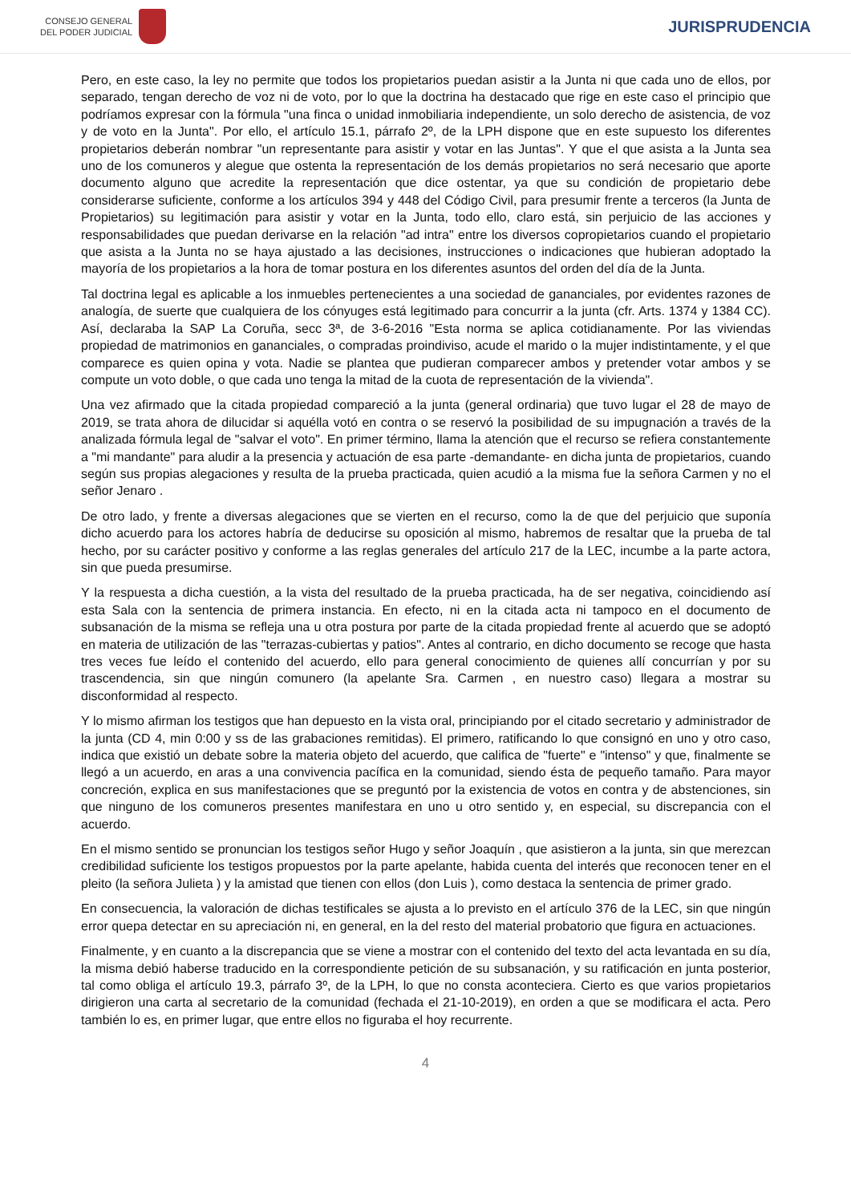CONSEJO GENERAL
DEL PODER JUDICIAL
JURISPRUDENCIA
Pero, en este caso, la ley no permite que todos los propietarios puedan asistir a la Junta ni que cada uno de ellos, por separado, tengan derecho de voz ni de voto, por lo que la doctrina ha destacado que rige en este caso el principio que podríamos expresar con la fórmula "una finca o unidad inmobiliaria independiente, un solo derecho de asistencia, de voz y de voto en la Junta". Por ello, el artículo 15.1, párrafo 2º, de la LPH dispone que en este supuesto los diferentes propietarios deberán nombrar "un representante para asistir y votar en las Juntas". Y que el que asista a la Junta sea uno de los comuneros y alegue que ostenta la representación de los demás propietarios no será necesario que aporte documento alguno que acredite la representación que dice ostentar, ya que su condición de propietario debe considerarse suficiente, conforme a los artículos 394 y 448 del Código Civil, para presumir frente a terceros (la Junta de Propietarios) su legitimación para asistir y votar en la Junta, todo ello, claro está, sin perjuicio de las acciones y responsabilidades que puedan derivarse en la relación "ad intra" entre los diversos copropietarios cuando el propietario que asista a la Junta no se haya ajustado a las decisiones, instrucciones o indicaciones que hubieran adoptado la mayoría de los propietarios a la hora de tomar postura en los diferentes asuntos del orden del día de la Junta.
Tal doctrina legal es aplicable a los inmuebles pertenecientes a una sociedad de gananciales, por evidentes razones de analogía, de suerte que cualquiera de los cónyuges está legitimado para concurrir a la junta (cfr. Arts. 1374 y 1384 CC). Así, declaraba la SAP La Coruña, secc 3ª, de 3-6-2016 "Esta norma se aplica cotidianamente. Por las viviendas propiedad de matrimonios en gananciales, o compradas proindiviso, acude el marido o la mujer indistintamente, y el que comparece es quien opina y vota. Nadie se plantea que pudieran comparecer ambos y pretender votar ambos y se compute un voto doble, o que cada uno tenga la mitad de la cuota de representación de la vivienda".
Una vez afirmado que la citada propiedad compareció a la junta (general ordinaria) que tuvo lugar el 28 de mayo de 2019, se trata ahora de dilucidar si aquélla votó en contra o se reservó la posibilidad de su impugnación a través de la analizada fórmula legal de "salvar el voto". En primer término, llama la atención que el recurso se refiera constantemente a "mi mandante" para aludir a la presencia y actuación de esa parte -demandante- en dicha junta de propietarios, cuando según sus propias alegaciones y resulta de la prueba practicada, quien acudió a la misma fue la señora Carmen y no el señor Jenaro .
De otro lado, y frente a diversas alegaciones que se vierten en el recurso, como la de que del perjuicio que suponía dicho acuerdo para los actores habría de deducirse su oposición al mismo, habremos de resaltar que la prueba de tal hecho, por su carácter positivo y conforme a las reglas generales del artículo 217 de la LEC, incumbe a la parte actora, sin que pueda presumirse.
Y la respuesta a dicha cuestión, a la vista del resultado de la prueba practicada, ha de ser negativa, coincidiendo así esta Sala con la sentencia de primera instancia. En efecto, ni en la citada acta ni tampoco en el documento de subsanación de la misma se refleja una u otra postura por parte de la citada propiedad frente al acuerdo que se adoptó en materia de utilización de las "terrazas-cubiertas y patios". Antes al contrario, en dicho documento se recoge que hasta tres veces fue leído el contenido del acuerdo, ello para general conocimiento de quienes allí concurrían y por su trascendencia, sin que ningún comunero (la apelante Sra. Carmen , en nuestro caso) llegara a mostrar su disconformidad al respecto.
Y lo mismo afirman los testigos que han depuesto en la vista oral, principiando por el citado secretario y administrador de la junta (CD 4, min 0:00 y ss de las grabaciones remitidas). El primero, ratificando lo que consignó en uno y otro caso, indica que existió un debate sobre la materia objeto del acuerdo, que califica de "fuerte" e "intenso" y que, finalmente se llegó a un acuerdo, en aras a una convivencia pacífica en la comunidad, siendo ésta de pequeño tamaño. Para mayor concreción, explica en sus manifestaciones que se preguntó por la existencia de votos en contra y de abstenciones, sin que ninguno de los comuneros presentes manifestara en uno u otro sentido y, en especial, su discrepancia con el acuerdo.
En el mismo sentido se pronuncian los testigos señor Hugo y señor Joaquín , que asistieron a la junta, sin que merezcan credibilidad suficiente los testigos propuestos por la parte apelante, habida cuenta del interés que reconocen tener en el pleito (la señora Julieta ) y la amistad que tienen con ellos (don Luis ), como destaca la sentencia de primer grado.
En consecuencia, la valoración de dichas testificales se ajusta a lo previsto en el artículo 376 de la LEC, sin que ningún error quepa detectar en su apreciación ni, en general, en la del resto del material probatorio que figura en actuaciones.
Finalmente, y en cuanto a la discrepancia que se viene a mostrar con el contenido del texto del acta levantada en su día, la misma debió haberse traducido en la correspondiente petición de su subsanación, y su ratificación en junta posterior, tal como obliga el artículo 19.3, párrafo 3º, de la LPH, lo que no consta aconteciera. Cierto es que varios propietarios dirigieron una carta al secretario de la comunidad (fechada el 21-10-2019), en orden a que se modificara el acta. Pero también lo es, en primer lugar, que entre ellos no figuraba el hoy recurrente.
4